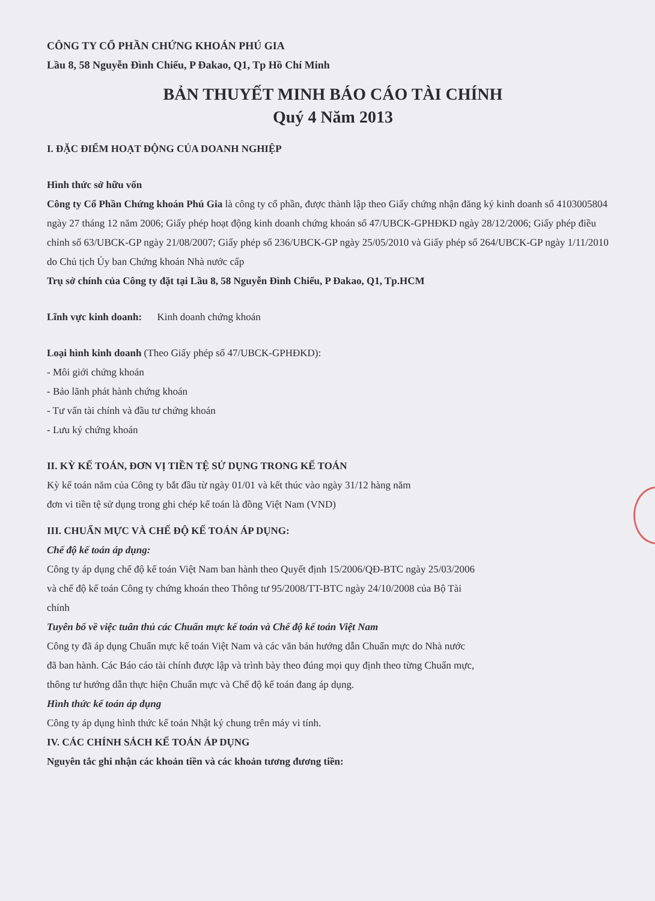CÔNG TY CỔ PHẦN CHỨNG KHOÁN PHÚ GIA
Lầu 8, 58 Nguyễn Đình Chiểu, P Đakao, Q1, Tp Hồ Chí Minh
BẢN THUYẾT MINH BÁO CÁO TÀI CHÍNH
Quý 4 Năm 2013
I. ĐẶC ĐIỂM HOẠT ĐỘNG CỦA DOANH NGHIỆP
Hình thức sở hữu vốn
Công ty Cổ Phần Chứng khoán Phú Gia là công ty cổ phần, được thành lập theo Giấy chứng nhận đăng ký kinh doanh số 4103005804 ngày 27 tháng 12 năm 2006; Giấy phép hoạt động kinh doanh chứng khoán số 47/UBCK-GPHĐKD ngày 28/12/2006; Giấy phép điều chỉnh số 63/UBCK-GP ngày 21/08/2007; Giấy phép số 236/UBCK-GP ngày 25/05/2010 và Giấy phép số 264/UBCK-GP ngày 1/11/2010 do Chủ tịch Ủy ban Chứng khoán Nhà nước cấp
Trụ sở chính của Công ty đặt tại Lầu 8, 58 Nguyễn Đình Chiểu, P Đakao, Q1, Tp.HCM
Lĩnh vực kinh doanh: Kinh doanh chứng khoán
Loại hình kinh doanh (Theo Giấy phép số 47/UBCK-GPHĐKD):
- Môi giới chứng khoán
- Bảo lãnh phát hành chứng khoán
- Tư vấn tài chính và đầu tư chứng khoán
- Lưu ký chứng khoán
II. KỲ KẾ TOÁN, ĐƠN VỊ TIỀN TỆ SỬ DỤNG TRONG KẾ TOÁN
Kỳ kế toán năm của Công ty bắt đầu từ ngày 01/01 và kết thúc vào ngày 31/12 hàng năm
đơn vi tiền tệ sử dụng trong ghi chép kế toán là đồng Việt Nam (VND)
III. CHUẨN MỰC VÀ CHẾ ĐỘ KẾ TOÁN ÁP DỤNG:
Chế độ kế toán áp dụng:
Công ty áp dụng chế độ kế toán Việt Nam ban hành theo Quyết định 15/2006/QĐ-BTC ngày 25/03/2006
và chế độ kế toán Công ty chứng khoán theo Thông tư 95/2008/TT-BTC ngày 24/10/2008 của Bộ Tài
chính
Tuyên bố về việc tuân thủ các Chuẩn mực kế toán và Chế độ kế toán Việt Nam
Công ty đã áp dụng Chuẩn mực kế toán Việt Nam và các văn bản hướng dẫn Chuẩn mực do Nhà nước
đã ban hành. Các Báo cáo tài chính được lập và trình bày theo đúng mọi quy định theo từng Chuẩn mực,
thông tư hướng dẫn thực hiện Chuẩn mực và Chế độ kế toán đang áp dụng.
Hình thức kế toán áp dụng
Công ty áp dụng hình thức kế toán Nhật ký chung trên máy vi tính.
IV. CÁC CHÍNH SÁCH KẾ TOÁN ÁP DỤNG
Nguyên tắc ghi nhận các khoản tiền và các khoản tương đương tiền: